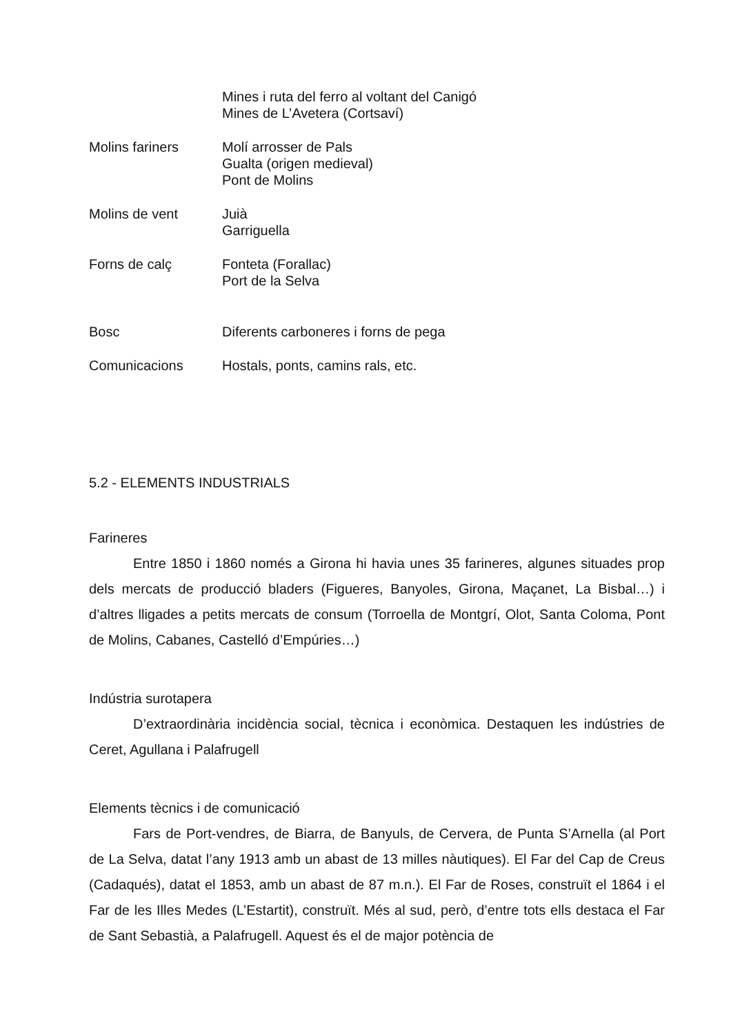Mines i ruta del ferro al voltant del Canigó
Mines de L’Avetera (Cortsaví)
Molins fariners Molí arrosser de Pals
Gualta (origen medieval)
Pont de Molins
Molins de vent Juià
Garriguella
Forns de calç Fonteta (Forallac)
Port de la Selva
Bosc Diferents carboneres i forns de pega
Comunicacions Hostals, ponts, camins rals, etc.
5.2 - ELEMENTS INDUSTRIALS
Farineres
Entre 1850 i 1860 només a Girona hi havia unes 35 farineres, algunes situades prop dels mercats de producció bladers (Figueres, Banyoles, Girona, Maçanet, La Bisbal…) i d’altres lligades a petits mercats de consum (Torroella de Montgrí, Olot, Santa Coloma, Pont de Molins, Cabanes, Castelló d’Empúries…)
Indústria surotapera
D’extraordinària incidència social, tècnica i econòmica. Destaquen les indústries de Ceret, Agullana i Palafrugell
Elements tècnics i de comunicació
Fars de Port-vendres, de Biarra, de Banyuls, de Cervera, de Punta S’Arnella (al Port de La Selva, datat l’any 1913 amb un abast de 13 milles nàutiques). El Far del Cap de Creus (Cadaqués), datat el 1853, amb un abast de 87 m.n.). El Far de Roses, construït el 1864 i el Far de les Illes Medes (L’Estartit), construït. Més al sud, però, d’entre tots ells destaca el Far de Sant Sebastià, a Palafrugell. Aquest és el de major potència de